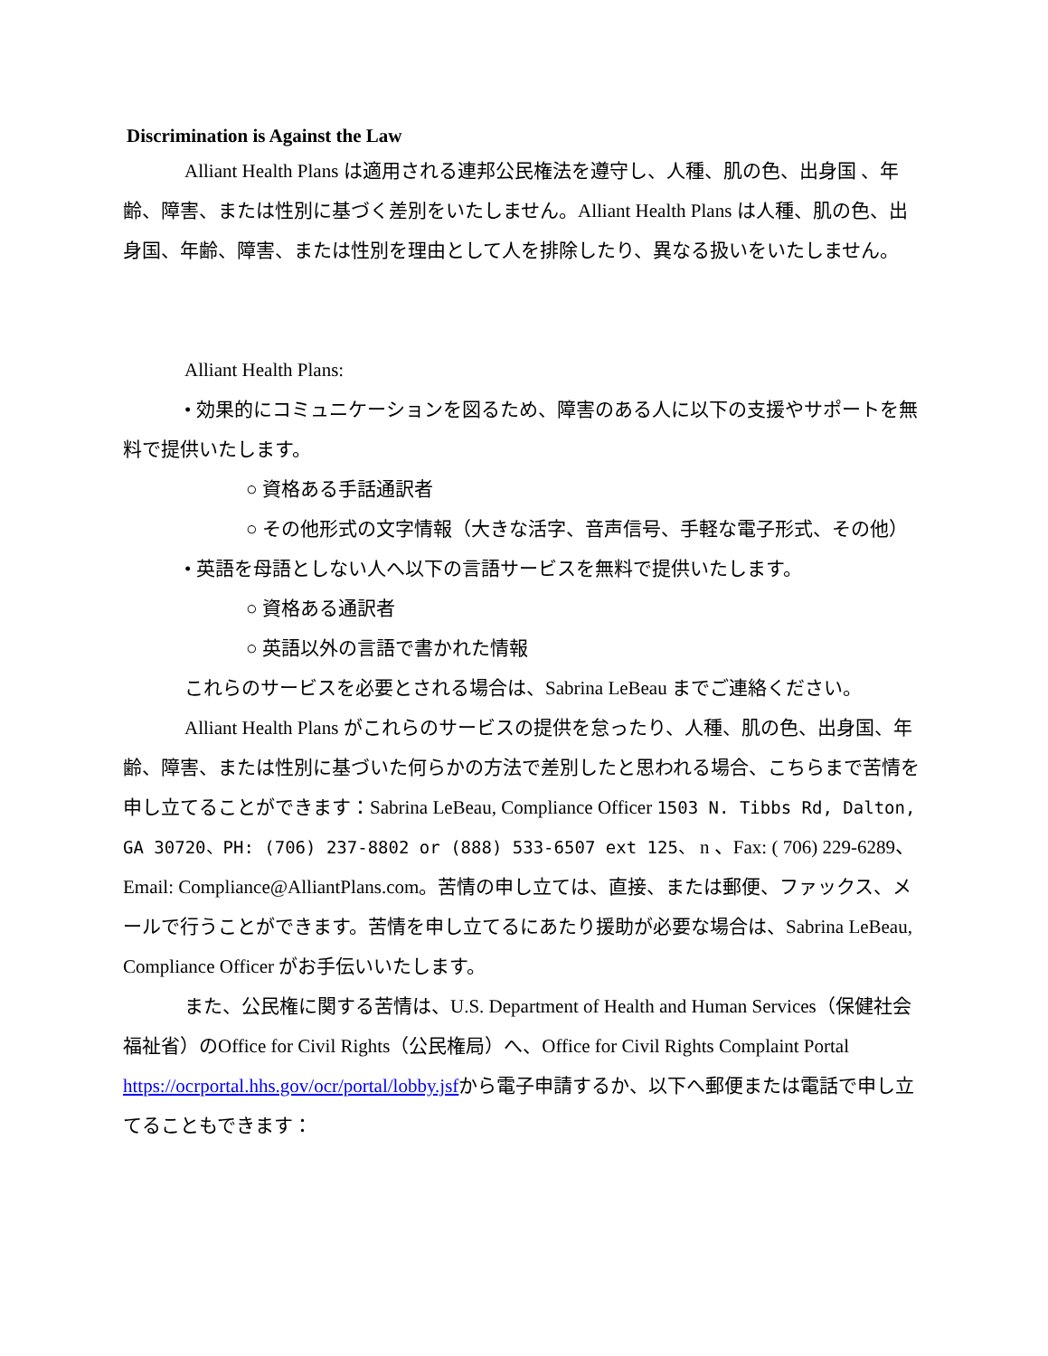Discrimination is Against the Law
Alliant Health Plans は適用される連邦公民権法を遵守し、人種、肌の色、出身国 、年齢、障害、または性別に基づく差別をいたしません。Alliant Health Plans は人種、肌の色、出身国、年齢、障害、または性別を理由として人を排除したり、異なる扱いをいたしません。
Alliant Health Plans:
• 効果的にコミュニケーションを図るため、障害のある人に以下の支援やサポートを無料で提供いたします。
○ 資格ある手話通訳者
○ その他形式の文字情報（大きな活字、音声信号、手軽な電子形式、その他）
• 英語を母語としない人へ以下の言語サービスを無料で提供いたします。
○ 資格ある通訳者
○ 英語以外の言語で書かれた情報
これらのサービスを必要とされる場合は、Sabrina LeBeau までご連絡ください。
Alliant Health Plans がこれらのサービスの提供を怠ったり、人種、肌の色、出身国、年齢、障害、または性別に基づいた何らかの方法で差別したと思われる場合、こちらまで苦情を申し立てることができます：Sabrina LeBeau, Compliance Officer 1503 N. Tibbs Rd, Dalton, GA 30720、PH: (706) 237-8802 or (888) 533-6507 ext 125、 n 、Fax: ( 706) 229-6289、Email: Compliance@AlliantPlans.com。苦情の申し立ては、直接、または郵便、ファックス、メールで行うことができます。苦情を申し立てるにあたり援助が必要な場合は、Sabrina LeBeau, Compliance Officer がお手伝いいたします。
また、公民権に関する苦情は、U.S. Department of Health and Human Services（保健社会福祉省）のOffice for Civil Rights（公民権局）へ、Office for Civil Rights Complaint Portal https://ocrportal.hhs.gov/ocr/portal/lobby.jsfから電子申請するか、以下へ郵便または電話で申し立てることもできます：